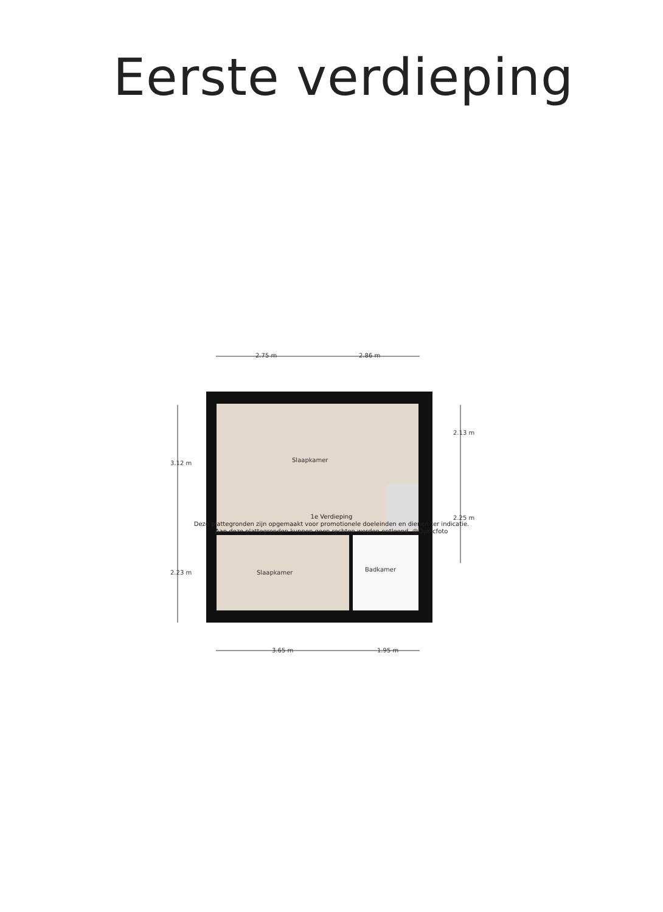Eerste verdieping
2.75 m 2.86 m
3.12 m
2.13 m
Slaapkamer
2.25 m
2.23 m Slaapkamer Badkamer
3.65 m 1.95 m
1e Verdieping
Deze plattegronden zijn opgemaakt voor promotionele doeleinden en dienen ter indicatie.
Aan deze plattegronden kunnen geen rechten worden ontleend. @Qubicfoto